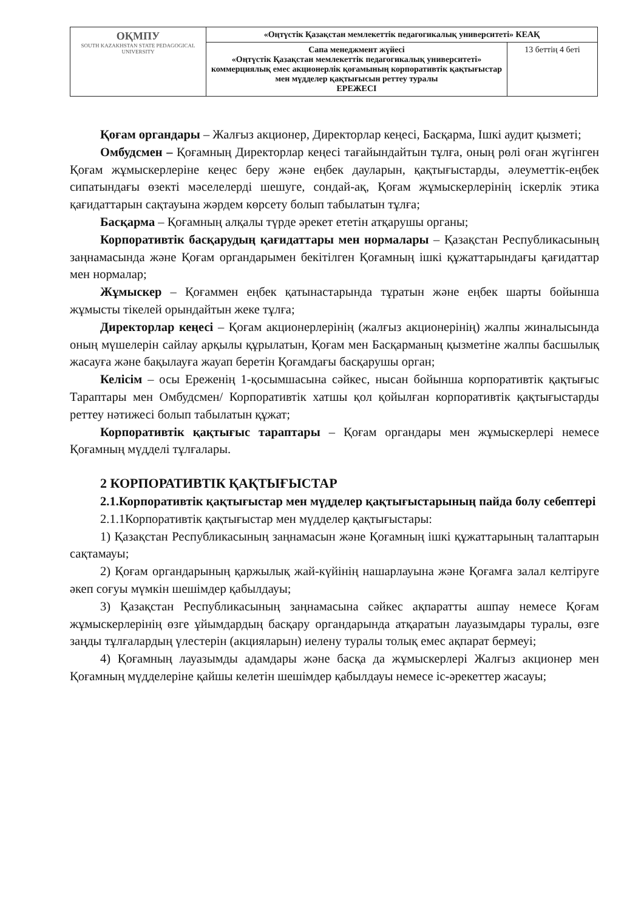| ОҚМПУ SOUTH KAZAKHSTAN STATE PEDAGOGICAL UNIVERSITY | «Оңтүстік Қазақстан мемлекеттік педагогикалық университеті» КЕАҚ | |
| | Сапа менеджмент жүйесі «Оңтүстік Қазақстан мемлекеттік педагогикалық университеті» коммерциялық емес акционерлік қоғамының корпоративтік қақтығыстар мен мүдделер қақтығысын реттеу туралы ЕРЕЖЕСІ | 13 беттің 4 беті |
Қоғам органдары – Жалғыз акционер, Директорлар кеңесі, Басқарма, Ішкі аудит қызметі;
Омбудсмен – Қоғамның Директорлар кеңесі тағайындайтын тұлға, оның рөлі оған жүгінген Қоғам жұмыскерлеріне кеңес беру және еңбек дауларын, қақтығыстарды, әлеуметтік-еңбек сипатындағы өзекті мәселелерді шешуге, сондай-ақ, Қоғам жұмыскерлерінің іскерлік этика қағидаттарын сақтауына жәрдем көрсету болып табылатын тұлға;
Басқарма – Қоғамның алқалы түрде әрекет ететін атқарушы органы;
Корпоративтік басқарудың қағидаттары мен нормалары – Қазақстан Республикасының заңнамасында және Қоғам органдарымен бекітілген Қоғамның ішкі құжаттарындағы қағидаттар мен нормалар;
Жұмыскер – Қоғаммен еңбек қатынастарында тұратын және еңбек шарты бойынша жұмысты тікелей орындайтын жеке тұлға;
Директорлар кеңесі – Қоғам акционерлерінің (жалғыз акционерінің) жалпы жиналысында оның мүшелерін сайлау арқылы құрылатын, Қоғам мен Басқарманың қызметіне жалпы басшылық жасауға және бақылауға жауап беретін Қоғамдағы басқарушы орган;
Келісім – осы Ереженің 1-қосымшасына сәйкес, нысан бойынша корпоративтік қақтығыс Тараптары мен Омбудсмен/ Корпоративтік хатшы қол қойылған корпоративтік қақтығыстарды реттеу нәтижесі болып табылатын құжат;
Корпоративтік қақтығыс тараптары – Қоғам органдары мен жұмыскерлері немесе Қоғамның мүдделі тұлғалары.
2 КОРПОРАТИВТІК ҚАҚТЫҒЫСТАР
2.1.Корпоративтік қақтығыстар мен мүдделер қақтығыстарының пайда болу себептері
2.1.1Корпоративтік қақтығыстар мен мүдделер қақтығыстары:
1) Қазақстан Республикасының заңнамасын және Қоғамның ішкі құжаттарының талаптарын сақтамауы;
2) Қоғам органдарының қаржылық жай-күйінің нашарлауына және Қоғамға залал келтіруге әкеп соғуы мүмкін шешімдер қабылдауы;
3) Қазақстан Республикасының заңнамасына сәйкес ақпаратты ашпау немесе Қоғам жұмыскерлерінің өзге ұйымдардың басқару органдарында атқаратын лауазымдары туралы, өзге заңды тұлғалардың үлестерін (акцияларын) иелену туралы толық емес ақпарат бермеуі;
4) Қоғамның лауазымды адамдары және басқа да жұмыскерлері Жалғыз акционер мен Қоғамның мүдделеріне қайшы келетін шешімдер қабылдауы немесе іс-әрекеттер жасауы;